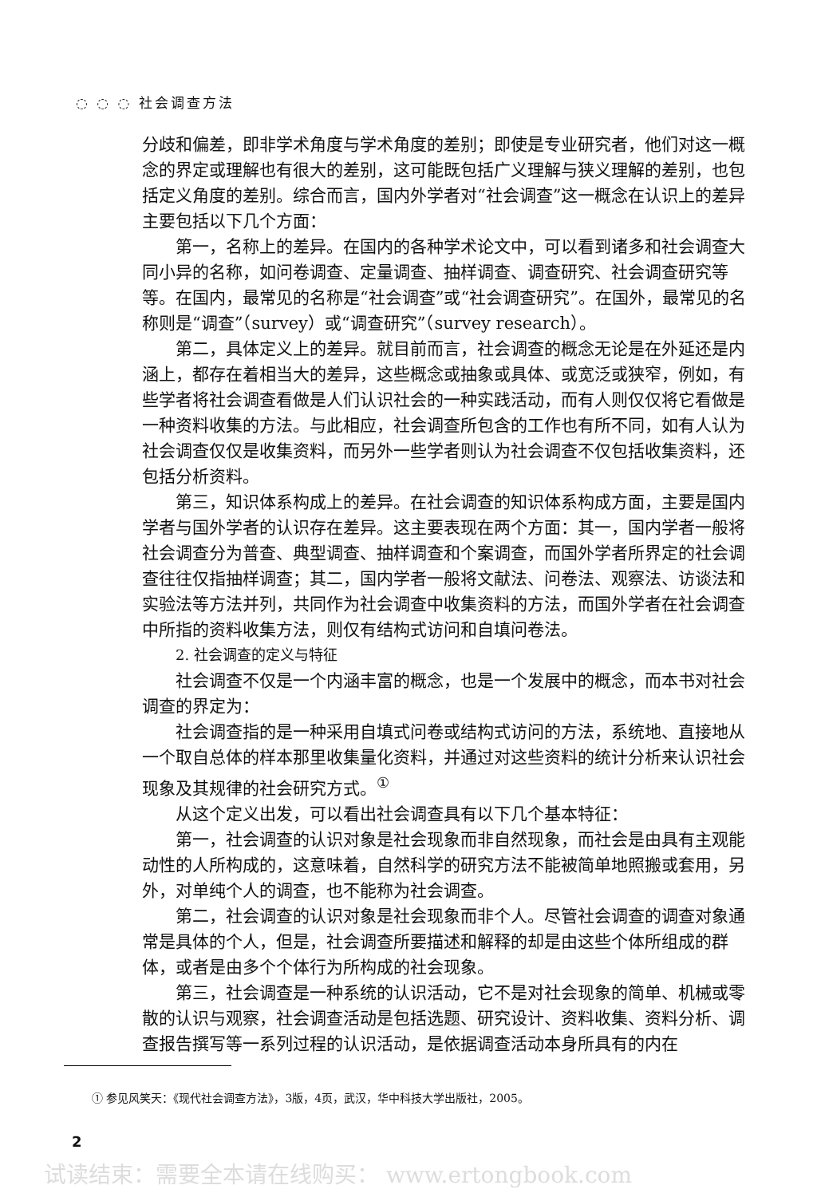◌ ◌ ◌ 社会调查方法
分歧和偏差，即非学术角度与学术角度的差别；即使是专业研究者，他们对这一概念的界定或理解也有很大的差别，这可能既包括广义理解与狭义理解的差别，也包括定义角度的差别。综合而言，国内外学者对“社会调查”这一概念在认识上的差异主要包括以下几个方面：
第一，名称上的差异。在国内的各种学术论文中，可以看到诸多和社会调查大同小异的名称，如问卷调查、定量调查、抽样调查、调查研究、社会调查研究等等。在国内，最常见的名称是“社会调查”或“社会调查研究”。在国外，最常见的名称则是“调查”（survey）或“调查研究”（survey research）。
第二，具体定义上的差异。就目前而言，社会调查的概念无论是在外延还是内涵上，都存在着相当大的差异，这些概念或抽象或具体、或宽泛或狭窄，例如，有些学者将社会调查看做是人们认识社会的一种实践活动，而有人则仅仅将它看做是一种资料收集的方法。与此相应，社会调查所包含的工作也有所不同，如有人认为社会调查仅仅是收集资料，而另外一些学者则认为社会调查不仅包括收集资料，还包括分析资料。
第三，知识体系构成上的差异。在社会调查的知识体系构成方面，主要是国内学者与国外学者的认识存在差异。这主要表现在两个方面：其一，国内学者一般将社会调查分为普查、典型调查、抽样调查和个案调查，而国外学者所界定的社会调查往往仅指抽样调查；其二，国内学者一般将文献法、问卷法、观察法、访谈法和实验法等方法并列，共同作为社会调查中收集资料的方法，而国外学者在社会调查中所指的资料收集方法，则仅有结构式访问和自填问卷法。
2. 社会调查的定义与特征
社会调查不仅是一个内涵丰富的概念，也是一个发展中的概念，而本书对社会调查的界定为：
社会调查指的是一种采用自填式问卷或结构式访问的方法，系统地、直接地从一个取自总体的样本那里收集量化资料，并通过对这些资料的统计分析来认识社会现象及其规律的社会研究方式。<sup>①</sup>
从这个定义出发，可以看出社会调查具有以下几个基本特征：
第一，社会调查的认识对象是社会现象而非自然现象，而社会是由具有主观能动性的人所构成的，这意味着，自然科学的研究方法不能被简单地照搬或套用，另外，对单纯个人的调查，也不能称为社会调查。
第二，社会调查的认识对象是社会现象而非个人。尽管社会调查的调查对象通常是具体的个人，但是，社会调查所要描述和解释的却是由这些个体所组成的群体，或者是由多个个体行为所构成的社会现象。
第三，社会调查是一种系统的认识活动，它不是对社会现象的简单、机械或零散的认识与观察，社会调查活动是包括选题、研究设计、资料收集、资料分析、调查报告撰写等一系列过程的认识活动，是依据调查活动本身所具有的内在
① 参见风笑天：《现代社会调查方法》，3版，4页，武汉，华中科技大学出版社，2005。
2
试读结束：需要全本请在线购买： www.ertongbook.com